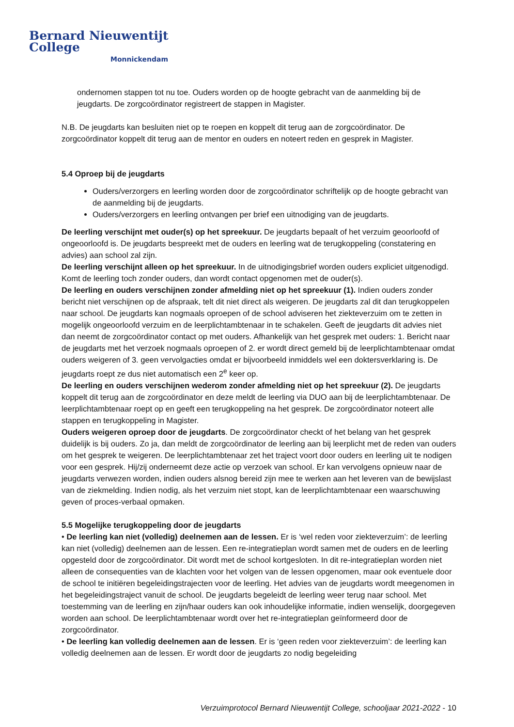Bernard Nieuwentijt College
Monnickendam
ondernomen stappen tot nu toe. Ouders worden op de hoogte gebracht van de aanmelding bij de jeugdarts. De zorgcoördinator registreert de stappen in Magister.
N.B. De jeugdarts kan besluiten niet op te roepen en koppelt dit terug aan de zorgcoördinator. De zorgcoördinator koppelt dit terug aan de mentor en ouders en noteert reden en gesprek in Magister.
5.4 Oproep bij de jeugdarts
Ouders/verzorgers en leerling worden door de zorgcoördinator schriftelijk op de hoogte gebracht van de aanmelding bij de jeugdarts.
Ouders/verzorgers en leerling ontvangen per brief een uitnodiging van de jeugdarts.
De leerling verschijnt met ouder(s) op het spreekuur. De jeugdarts bepaalt of het verzuim geoorloofd of ongeoorloofd is. De jeugdarts bespreekt met de ouders en leerling wat de terugkoppeling (constatering en advies) aan school zal zijn.
De leerling verschijnt alleen op het spreekuur. In de uitnodigingsbrief worden ouders expliciet uitgenodigd. Komt de leerling toch zonder ouders, dan wordt contact opgenomen met de ouder(s).
De leerling en ouders verschijnen zonder afmelding niet op het spreekuur (1). Indien ouders zonder bericht niet verschijnen op de afspraak, telt dit niet direct als weigeren. De jeugdarts zal dit dan terugkoppelen naar school. De jeugdarts kan nogmaals oproepen of de school adviseren het ziekteverzuim om te zetten in mogelijk ongeoorloofd verzuim en de leerplichtambtenaar in te schakelen. Geeft de jeugdarts dit advies niet dan neemt de zorgcoördinator contact op met ouders. Afhankelijk van het gesprek met ouders: 1. Bericht naar de jeugdarts met het verzoek nogmaals oproepen of 2. er wordt direct gemeld bij de leerplichtambtenaar omdat ouders weigeren of 3. geen vervolgacties omdat er bijvoorbeeld inmiddels wel een doktersverklaring is. De jeugdarts roept ze dus niet automatisch een 2<sup>e</sup> keer op.
De leerling en ouders verschijnen wederom zonder afmelding niet op het spreekuur (2). De jeugdarts koppelt dit terug aan de zorgcoördinator en deze meldt de leerling via DUO aan bij de leerplichtambtenaar. De leerplichtambtenaar roept op en geeft een terugkoppeling na het gesprek. De zorgcoördinator noteert alle stappen en terugkoppeling in Magister.
Ouders weigeren oproep door de jeugdarts. De zorgcoördinator checkt of het belang van het gesprek duidelijk is bij ouders. Zo ja, dan meldt de zorgcoördinator de leerling aan bij leerplicht met de reden van ouders om het gesprek te weigeren. De leerplichtambtenaar zet het traject voort door ouders en leerling uit te nodigen voor een gesprek. Hij/zij onderneemt deze actie op verzoek van school. Er kan vervolgens opnieuw naar de jeugdarts verwezen worden, indien ouders alsnog bereid zijn mee te werken aan het leveren van de bewijslast van de ziekmelding. Indien nodig, als het verzuim niet stopt, kan de leerplichtambtenaar een waarschuwing geven of proces-verbaal opmaken.
5.5 Mogelijke terugkoppeling door de jeugdarts
• De leerling kan niet (volledig) deelnemen aan de lessen. Er is ‘wel reden voor ziekteverzuim’: de leerling kan niet (volledig) deelnemen aan de lessen. Een re-integratieplan wordt samen met de ouders en de leerling opgesteld door de zorgcoördinator. Dit wordt met de school kortgesloten. In dit re-integratieplan worden niet alleen de consequenties van de klachten voor het volgen van de lessen opgenomen, maar ook eventuele door de school te initiëren begeleidingstrajecten voor de leerling. Het advies van de jeugdarts wordt meegenomen in het begeleidingstraject vanuit de school. De jeugdarts begeleidt de leerling weer terug naar school. Met toestemming van de leerling en zijn/haar ouders kan ook inhoudelijke informatie, indien wenselijk, doorgegeven worden aan school. De leerplichtambtenaar wordt over het re-integratieplan geïnformeerd door de zorgcoördinator.
• De leerling kan volledig deelnemen aan de lessen. Er is ‘geen reden voor ziekteverzuim’: de leerling kan volledig deelnemen aan de lessen. Er wordt door de jeugdarts zo nodig begeleiding
Verzuimprotocol Bernard Nieuwentijt College, schooljaar 2021-2022 - 10